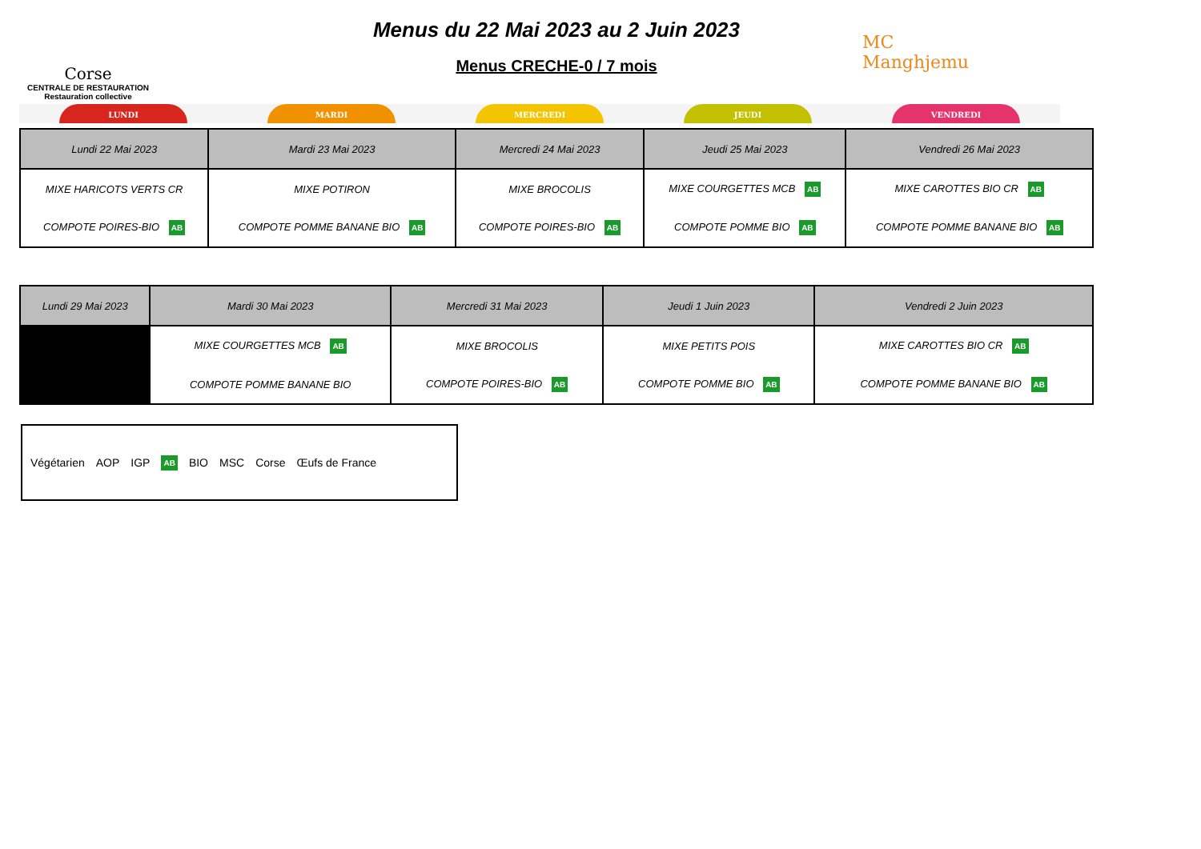Corse
CENTRALE DE RESTAURATION
Restauration collective
Menus du 22 Mai 2023 au 2 Juin 2023
Menus CRECHE-0 / 7 mois
MC
Manghjemu
LUNDI MARDI MERCREDI JEUDI VENDREDI
| Lundi 22 Mai 2023 | Mardi 23 Mai 2023 | Mercredi 24 Mai 2023 | Jeudi 25 Mai 2023 | Vendredi 26 Mai 2023 |
| --- | --- | --- | --- | --- |
| MIXE HARICOTS VERTS CR | MIXE POTIRON | MIXE BROCOLIS | MIXE COURGETTES MCB AB | MIXE CAROTTES BIO CR AB |
| COMPOTE POIRES-BIO AB | COMPOTE POMME BANANE BIO AB | COMPOTE POIRES-BIO AB | COMPOTE POMME BIO AB | COMPOTE POMME BANANE BIO AB |
| Lundi 29 Mai 2023 | Mardi 30 Mai 2023 | Mercredi 31 Mai 2023 | Jeudi 1 Juin 2023 | Vendredi 2 Juin 2023 |
| --- | --- | --- | --- | --- |
| | MIXE COURGETTES MCB AB | MIXE BROCOLIS | MIXE PETITS POIS | MIXE CAROTTES BIO CR AB |
| | COMPOTE POMME BANANE BIO | COMPOTE POIRES-BIO AB | COMPOTE POMME BIO AB | COMPOTE POMME BANANE BIO AB |
Végétarien AOP IGP AB BIO MSC Corse Œufs de France